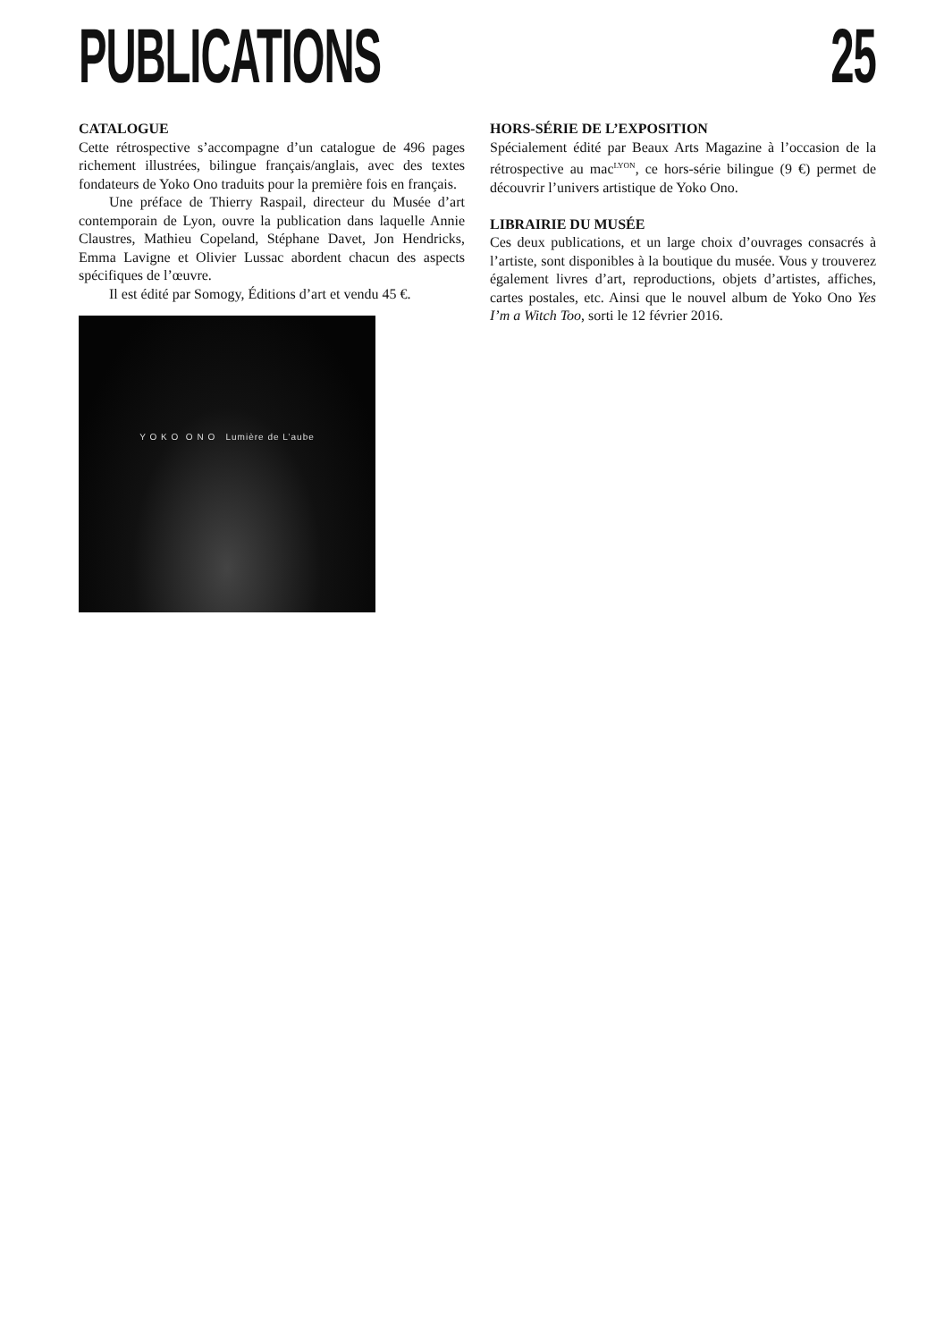PUBLICATIONS 25
CATALOGUE
Cette rétrospective s’accompagne d’un catalogue de 496 pages richement illustrées, bilingue français/anglais, avec des textes fondateurs de Yoko Ono traduits pour la première fois en français.
Une préface de Thierry Raspail, directeur du Musée d’art contemporain de Lyon, ouvre la publication dans laquelle Annie Claustres, Mathieu Copeland, Stéphane Davet, Jon Hendricks, Emma Lavigne et Olivier Lussac abordent chacun des aspects spécifiques de l’œuvre.
Il est édité par Somogy, Éditions d’art et vendu 45 €.
Y O K O O N O Lumière de L’aube
HORS-SÉRIE DE L’EXPOSITION
Spécialement édité par Beaux Arts Magazine à l’occasion de la rétrospective au mac<sup>LYON</sup>, ce hors-série bilingue (9 €) permet de découvrir l’univers artistique de Yoko Ono.
LIBRAIRIE DU MUSÉE
Ces deux publications, et un large choix d’ouvrages consacrés à l’artiste, sont disponibles à la boutique du musée. Vous y trouverez également livres d’art, reproductions, objets d’artistes, affiches, cartes postales, etc. Ainsi que le nouvel album de Yoko Ono Yes I’m a Witch Too, sorti le 12 février 2016.